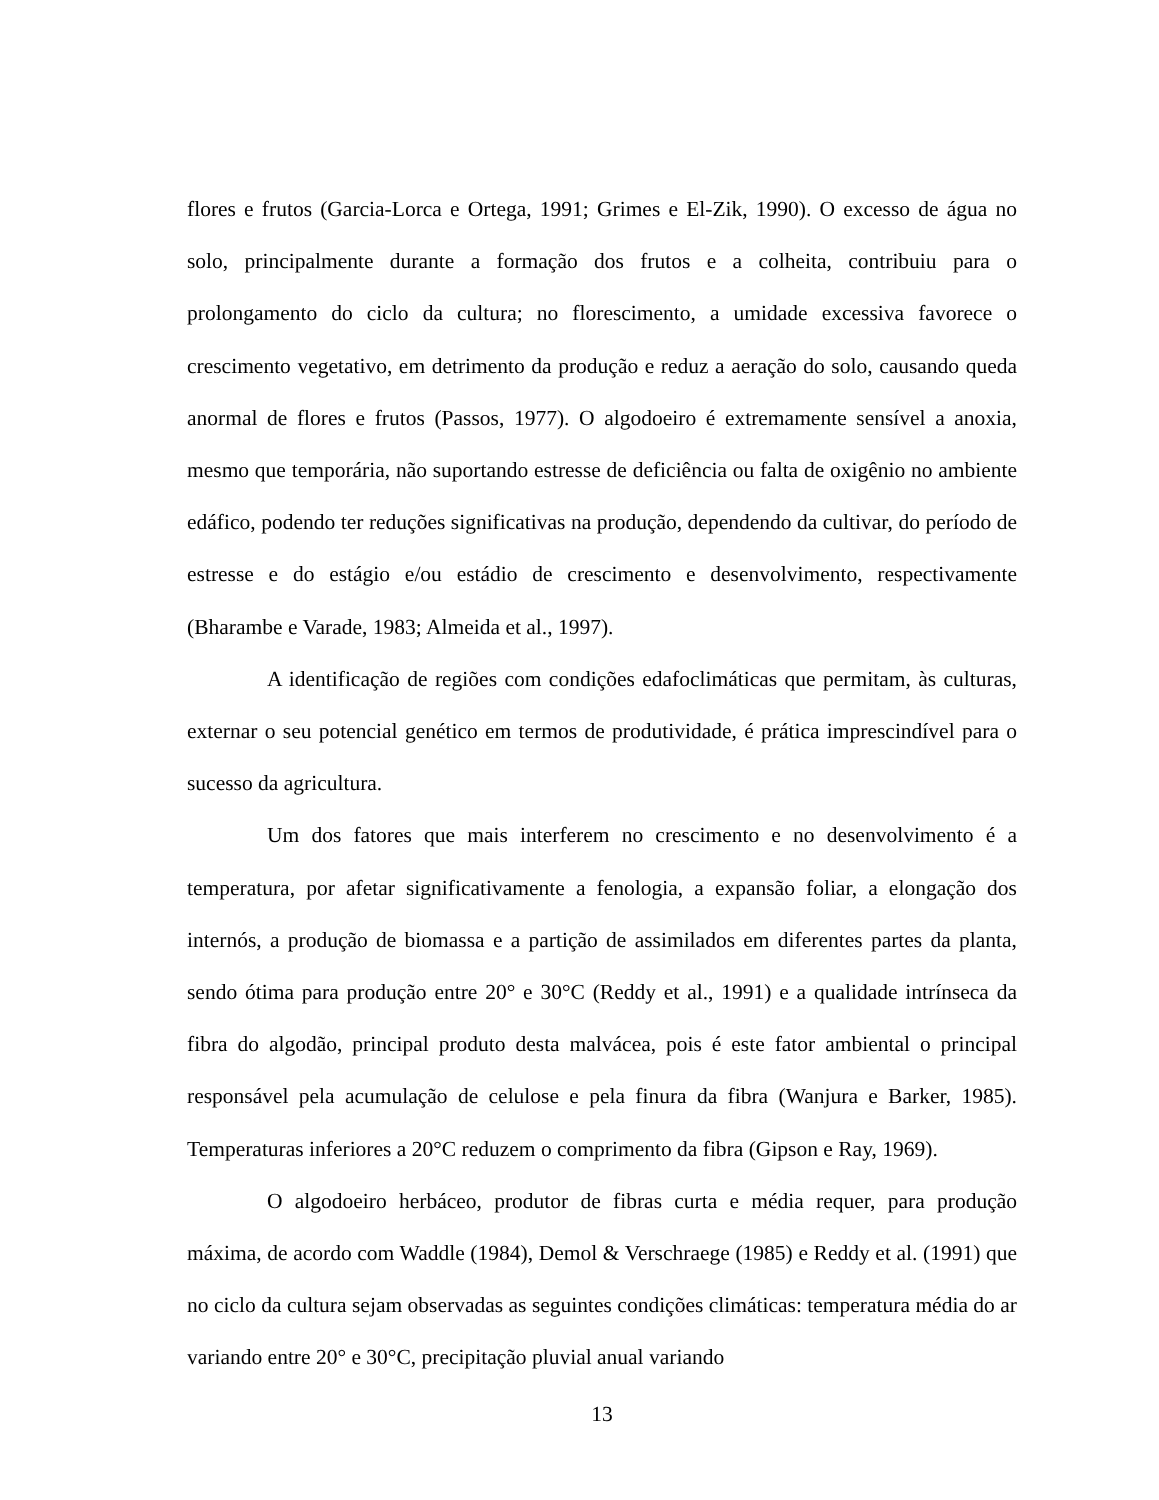flores e frutos (Garcia-Lorca e Ortega, 1991; Grimes e El-Zik, 1990). O excesso de água no solo, principalmente durante a formação dos frutos e a colheita, contribuiu para o prolongamento do ciclo da cultura; no florescimento, a umidade excessiva favorece o crescimento vegetativo, em detrimento da produção e reduz a aeração do solo, causando queda anormal de flores e frutos (Passos, 1977). O algodoeiro é extremamente sensível a anoxia, mesmo que temporária, não suportando estresse de deficiência ou falta de oxigênio no ambiente edáfico, podendo ter reduções significativas na produção, dependendo da cultivar, do período de estresse e do estágio e/ou estádio de crescimento e desenvolvimento, respectivamente (Bharambe e Varade, 1983; Almeida et al., 1997).
A identificação de regiões com condições edafoclimáticas que permitam, às culturas, externar o seu potencial genético em termos de produtividade, é prática imprescindível para o sucesso da agricultura.
Um dos fatores que mais interferem no crescimento e no desenvolvimento é a temperatura, por afetar significativamente a fenologia, a expansão foliar, a elongação dos internós, a produção de biomassa e a partição de assimilados em diferentes partes da planta, sendo ótima para produção entre 20° e 30°C (Reddy et al., 1991) e a qualidade intrínseca da fibra do algodão, principal produto desta malvácea, pois é este fator ambiental o principal responsável pela acumulação de celulose e pela finura da fibra (Wanjura e Barker, 1985). Temperaturas inferiores a 20°C reduzem o comprimento da fibra (Gipson e Ray, 1969).
O algodoeiro herbáceo, produtor de fibras curta e média requer, para produção máxima, de acordo com Waddle (1984), Demol & Verschraege (1985) e Reddy et al. (1991) que no ciclo da cultura sejam observadas as seguintes condições climáticas: temperatura média do ar variando entre 20° e 30°C, precipitação pluvial anual variando
13